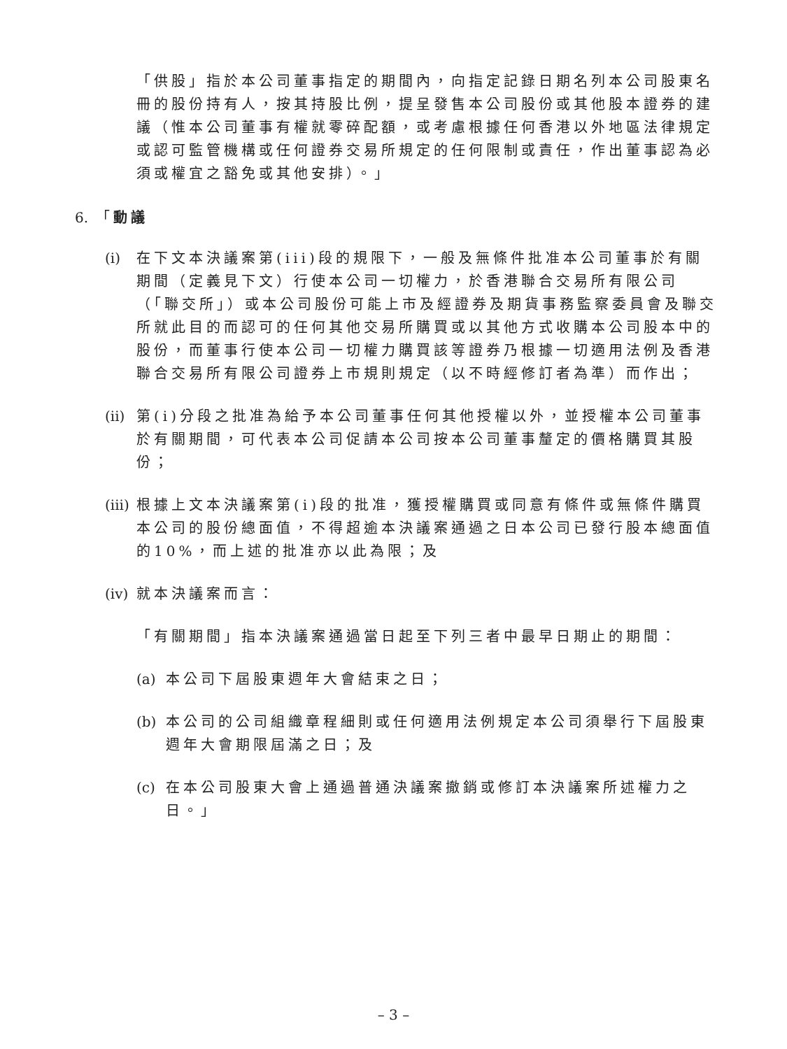「供股」指於本公司董事指定的期間內，向指定記錄日期名列本公司股東名冊的股份持有人，按其持股比例，提呈發售本公司股份或其他股本證券的建議（惟本公司董事有權就零碎配額，或考慮根據任何香港以外地區法律規定或認可監管機構或任何證券交易所規定的任何限制或責任，作出董事認為必須或權宜之豁免或其他安排）。」
6. 「動議
(i)
在下文本決議案第(iii)段的規限下，一般及無條件批准本公司董事於有關期間（定義見下文）行使本公司一切權力，於香港聯合交易所有限公司（「聯交所」）或本公司股份可能上市及經證券及期貨事務監察委員會及聯交所就此目的而認可的任何其他交易所購買或以其他方式收購本公司股本中的股份，而董事行使本公司一切權力購買該等證券乃根據一切適用法例及香港聯合交易所有限公司證券上市規則規定（以不時經修訂者為準）而作出；
(ii)
第(i)分段之批准為給予本公司董事任何其他授權以外，並授權本公司董事於有關期間，可代表本公司促請本公司按本公司董事釐定的價格購買其股份；
(iii)
根據上文本決議案第(i)段的批准，獲授權購買或同意有條件或無條件購買本公司的股份總面值，不得超逾本決議案通過之日本公司已發行股本總面值的10%，而上述的批准亦以此為限；及
(iv)
就本決議案而言：
「有關期間」指本決議案通過當日起至下列三者中最早日期止的期間：
(a)
本公司下屆股東週年大會結束之日；
(b)
本公司的公司組織章程細則或任何適用法例規定本公司須舉行下屆股東週年大會期限屆滿之日；及
(c)
在本公司股東大會上通過普通決議案撤銷或修訂本決議案所述權力之日。」
– 3 –